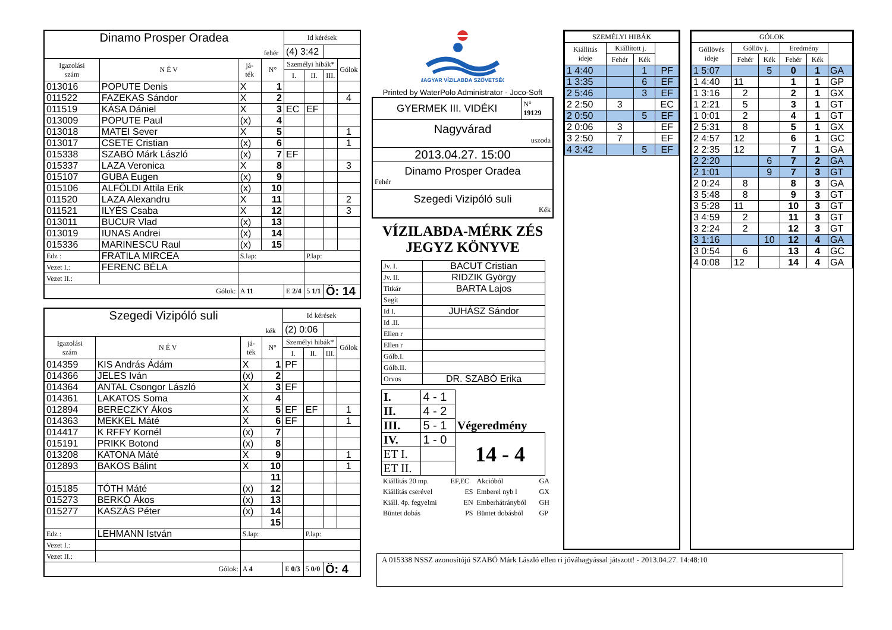| Dinamo Prosper Oradea fehér | | | | Id kérések | | | |
| | | | | (4) 3:42 | | | |
| Igazolási szám | N É V | já- ték | N° | Személyi hibák* | | | Gólok |
| | | | | I. | II. | III. | |
| 013016 | POPUTE Denis | X | 1 | | | | |
| 011522 | FAZEKAS Sándor | X | 2 | | | | 4 |
| 011519 | KÁSA Dániel | X | 3 | EC | EF | | |
| 013009 | POPUTE Paul | (x) | 4 | | | | |
| 013018 | MATEI Sever | X | 5 | | | | 1 |
| 013017 | CSETE Cristian | (x) | 6 | | | | 1 |
| 015338 | SZABÓ Márk László | (x) | 7 | EF | | | |
| 015337 | LAZA Veronica | X | 8 | | | | 3 |
| 015107 | GUBA Eugen | (x) | 9 | | | | |
| 015106 | ALFÖLDI Attila Erik | (x) | 10 | | | | |
| 011520 | LAZA Alexandru | X | 11 | | | | 2 |
| 011521 | ILYÉS Csaba | X | 12 | | | | 3 |
| 013011 | BUCUR Vlad | (x) | 13 | | | | |
| 013019 | IUNAS Andrei | (x) | 14 | | | | |
| 015336 | MARINESCU Raul | (x) | 15 | | | | |
| Edz : | FRATILA MIRCEA | S.lap: | | | P.lap: | | |
| Vezet I.: | FERENC BÉLA | | | | | | |
| Vezet II.: | | | | | | | |
| Gólok: | | A 11 | | E 2/4 | 5 1/1 | Ö: 14 | |
| Szegedi Vizipóló suli kék | | | | Id kérések | | | |
| | | | | (2) 0:06 | | | |
| Igazolási szám | N É V | já- ték | N° | Személyi hibák* | | | Gólok |
| | | | | I. | II. | III. | |
| 014359 | KIS András Ádám | X | 1 | PF | | | |
| 014366 | JELES Iván | (x) | 2 | | | | |
| 014364 | ANTAL Csongor László | X | 3 | EF | | | |
| 014361 | LAKATOS Soma | X | 4 | | | | |
| 012894 | BERECZKY Ákos | X | 5 | EF | EF | | 1 |
| 014363 | MEKKEL Máté | X | 6 | EF | | | 1 |
| 014417 | K RFFY Kornél | (x) | 7 | | | | |
| 015191 | PRIKK Botond | (x) | 8 | | | | |
| 013208 | KATONA Máté | X | 9 | | | | 1 |
| 012893 | BAKOS Bálint | X | 10 | | | | 1 |
| | | | 11 | | | | |
| 015185 | TÓTH Máté | (x) | 12 | | | | |
| 015273 | BERKÓ Ákos | (x) | 13 | | | | |
| 015277 | KASZÁS Péter | (x) | 14 | | | | |
| | | | 15 | | | | |
| Edz : | LEHMANN István | S.lap: | | | P.lap: | | |
| Vezet I.: | | | | | | | |
| Vezet II.: | | | | | | | |
| Gólok: | | A 4 | | E 0/3 | 5 0/0 | Ö: 4 | |
MAGYAR VÍZILABDA SZÖVETSÉG
Printed by WaterPolo Administrator - Joco-Soft
| GYERMEK III. VIDÉKI | N° 19129 |
| Nagyvárad uszoda | |
| 2013.04.27. 15:00 | |
| Dinamo Prosper Oradea Fehér | |
| Szegedi Vizipóló suli Kék | |
VÍZILABDA-MÉRK ZÉS
JEGYZ KÖNYVE
| Jv. I. | BACUT Cristian |
| Jv. II. | RIDZIK György |
| Titkár | BARTA Lajos |
| Segít | |
| Id I. | JUHÁSZ Sándor |
| Id .II. | |
| Ellen r | |
| Ellen r | |
| Gólb.I. | |
| Gólb.II. | |
| Orvos | DR. SZABÓ Erika |
| I. | 4 - 1 | Végeredmény |
| II. | 4 - 2 | |
| III. | 5 - 1 | |
| IV. | 1 - 0 | 14 - 4 |
| ET I. | | |
| ET II. | | |
| Kiállítás 20 mp. | EF,EC | Akcióból | GA |
| Kiállítás cserével | ES | Emberel nyb l | GX |
| Kiáll. 4p. fegyelmi | EN | Emberhátrányból | GH |
| Büntet dobás | PS | Büntet dobásból | GP |
| SZEMÉLYI HIBÁK | | | |
| Kiállítás ideje | Kiállított j. | | |
| | Fehér | Kék | |
| 1 4:40 | | 1 | PF |
| 1 3:35 | | 6 | EF |
| 2 5:46 | | 3 | EF |
| 2 2:50 | 3 | | EC |
| 2 0:50 | | 5 | EF |
| 2 0:06 | 3 | | EF |
| 3 2:50 | 7 | | EF |
| 4 3:42 | | 5 | EF |
| GÓLOK | | | | | |
| Góllövés ideje | Góllöv j. | | Eredmény | | |
| | Fehér | Kék | Fehér | Kék | |
| 1 5:07 | | 5 | 0 | 1 | GA |
| 1 4:40 | 11 | | 1 | 1 | GP |
| 1 3:16 | 2 | | 2 | 1 | GX |
| 1 2:21 | 5 | | 3 | 1 | GT |
| 1 0:01 | 2 | | 4 | 1 | GT |
| 2 5:31 | 8 | | 5 | 1 | GX |
| 2 4:57 | 12 | | 6 | 1 | GC |
| 2 2:35 | 12 | | 7 | 1 | GA |
| 2 2:20 | | 6 | 7 | 2 | GA |
| 2 1:01 | | 9 | 7 | 3 | GT |
| 2 0:24 | 8 | | 8 | 3 | GA |
| 3 5:48 | 8 | | 9 | 3 | GT |
| 3 5:28 | 11 | | 10 | 3 | GT |
| 3 4:59 | 2 | | 11 | 3 | GT |
| 3 2:24 | 2 | | 12 | 3 | GT |
| 3 1:16 | | 10 | 12 | 4 | GA |
| 3 0:54 | 6 | | 13 | 4 | GC |
| 4 0:08 | 12 | | 14 | 4 | GA |
A 015338 NSSZ azonosítójú SZABÓ Márk László ellen ri jóváhagyással játszott! - 2013.04.27. 14:48:10